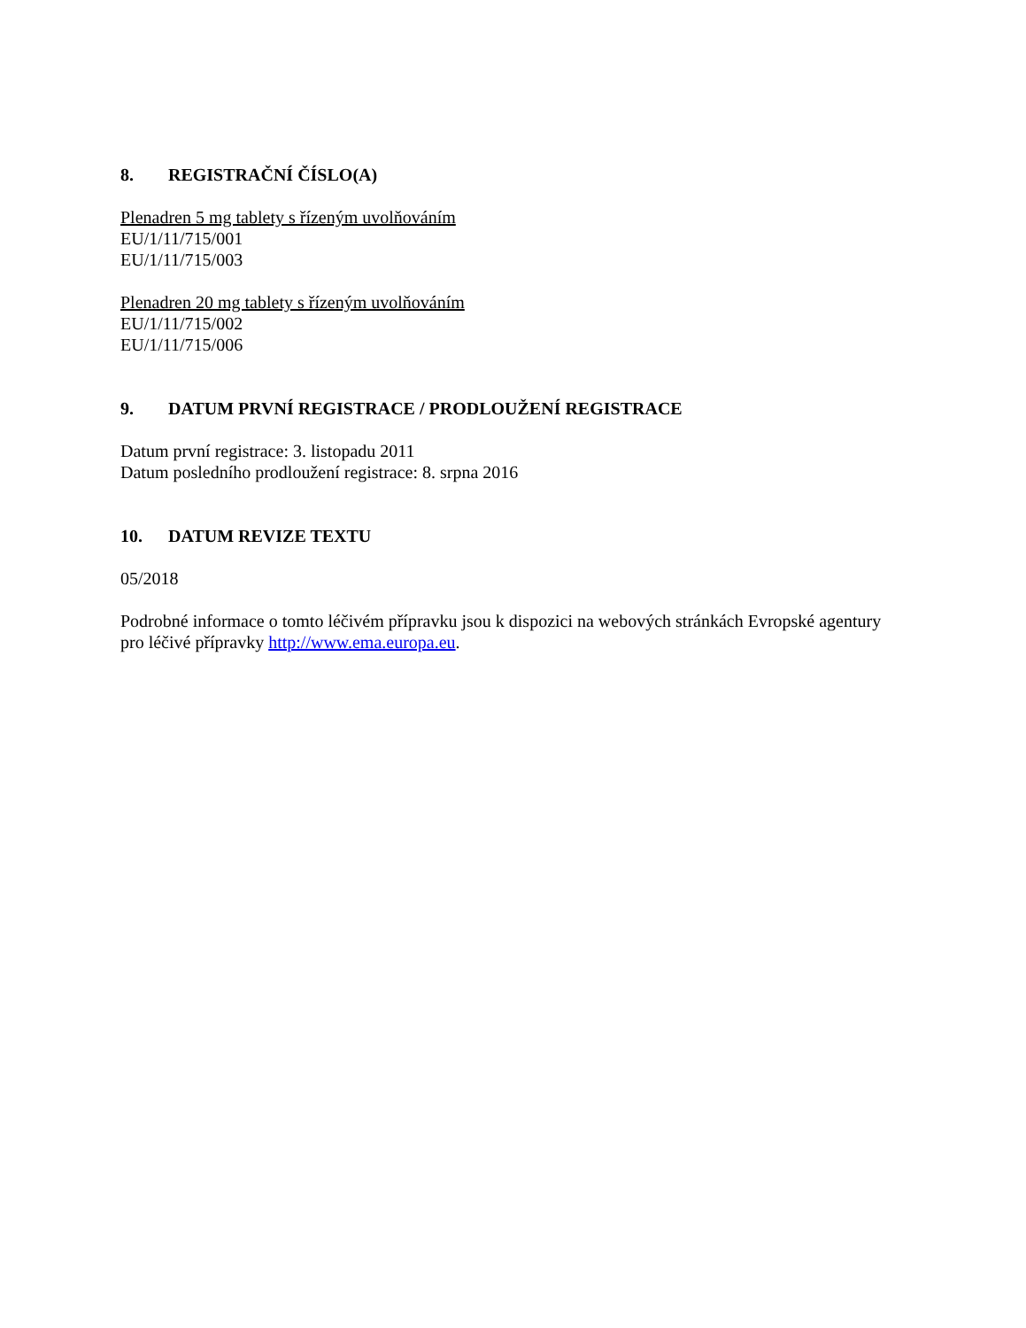8. REGISTRAČNÍ ČÍSLO(A)
Plenadren 5 mg tablety s řízeným uvolňováním
EU/1/11/715/001
EU/1/11/715/003
Plenadren 20 mg tablety s řízeným uvolňováním
EU/1/11/715/002
EU/1/11/715/006
9. DATUM PRVNÍ REGISTRACE / PRODLOUŽENÍ REGISTRACE
Datum první registrace: 3. listopadu 2011
Datum posledního prodloužení registrace: 8. srpna 2016
10. DATUM REVIZE TEXTU
05/2018
Podrobné informace o tomto léčivém přípravku jsou k dispozici na webových stránkách Evropské agentury pro léčivé přípravky http://www.ema.europa.eu.